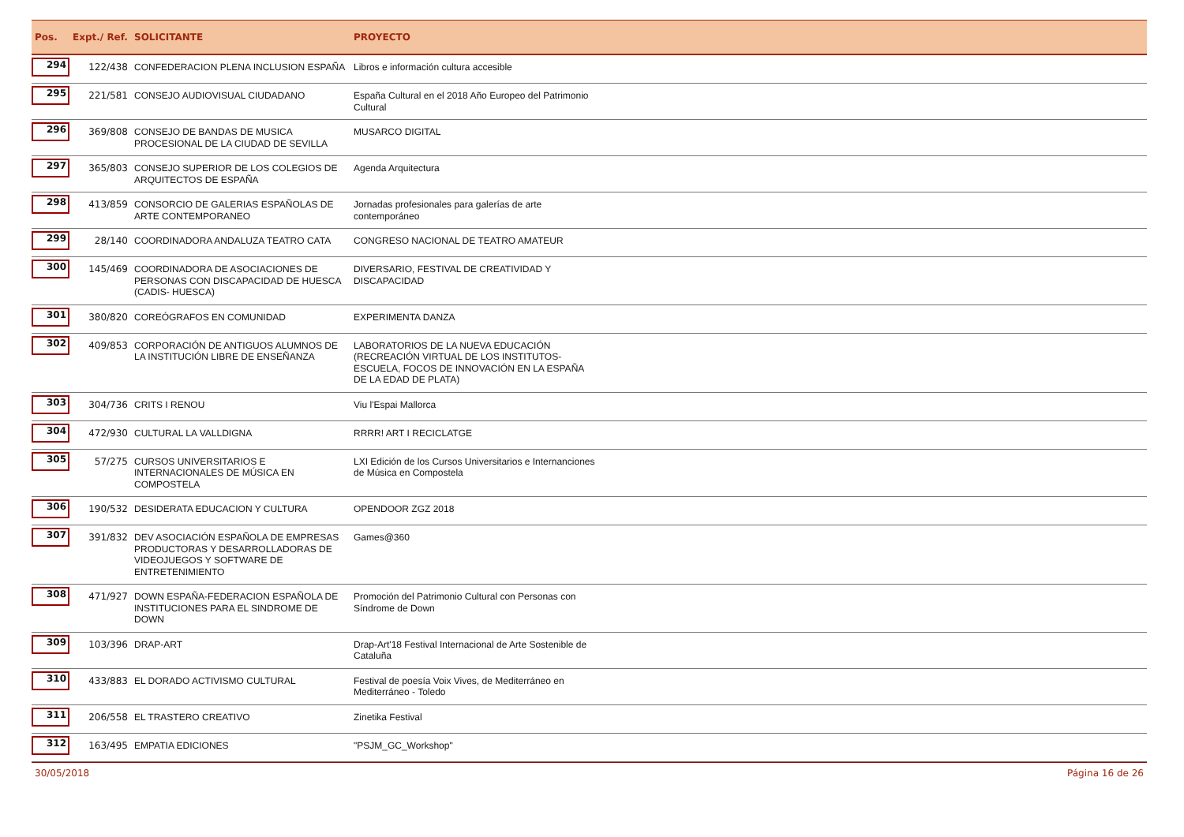| Pos. | Expt./ Ref. | SOLICITANTE | PROYECTO | |
| --- | --- | --- | --- | --- |
| 294 | 122/438 | CONFEDERACION PLENA INCLUSION ESPAÑA | Libros e información cultura accesible | |
| 295 | 221/581 | CONSEJO AUDIOVISUAL CIUDADANO | España Cultural en el 2018 Año Europeo del Patrimonio Cultural | |
| 296 | 369/808 | CONSEJO DE BANDAS DE MUSICA PROCESIONAL DE LA CIUDAD DE SEVILLA | MUSARCO DIGITAL | |
| 297 | 365/803 | CONSEJO SUPERIOR DE LOS COLEGIOS DE ARQUITECTOS DE ESPAÑA | Agenda Arquitectura | |
| 298 | 413/859 | CONSORCIO DE GALERIAS ESPAÑOLAS DE ARTE CONTEMPORANEO | Jornadas profesionales para galerías de arte contemporáneo | |
| 299 | 28/140 | COORDINADORA ANDALUZA TEATRO CATA | CONGRESO NACIONAL DE TEATRO AMATEUR | |
| 300 | 145/469 | COORDINADORA DE ASOCIACIONES DE PERSONAS CON DISCAPACIDAD DE HUESCA (CADIS- HUESCA) | DIVERSARIO, FESTIVAL DE CREATIVIDAD Y DISCAPACIDAD | |
| 301 | 380/820 | COREÓGRAFOS EN COMUNIDAD | EXPERIMENTA DANZA | |
| 302 | 409/853 | CORPORACIÓN DE ANTIGUOS ALUMNOS DE LA INSTITUCIÓN LIBRE DE ENSEÑANZA | LABORATORIOS DE LA NUEVA EDUCACIÓN (RECREACIÓN VIRTUAL DE LOS INSTITUTOS-ESCUELA, FOCOS DE INNOVACIÓN EN LA ESPAÑA DE LA EDAD DE PLATA) | |
| 303 | 304/736 | CRITS I RENOU | Viu l'Espai Mallorca | |
| 304 | 472/930 | CULTURAL LA VALLDIGNA | RRRR! ART I RECICLATGE | |
| 305 | 57/275 | CURSOS UNIVERSITARIOS E INTERNACIONALES DE MÚSICA EN COMPOSTELA | LXI Edición de los Cursos Universitarios e Internanciones de Música en Compostela | |
| 306 | 190/532 | DESIDERATA EDUCACION Y CULTURA | OPENDOOR ZGZ 2018 | |
| 307 | 391/832 | DEV ASOCIACIÓN ESPAÑOLA DE EMPRESAS PRODUCTORAS Y DESARROLLADORAS DE VIDEOJUEGOS Y SOFTWARE DE ENTRETENIMIENTO | Games@360 | |
| 308 | 471/927 | DOWN ESPAÑA-FEDERACION ESPAÑOLA DE INSTITUCIONES PARA EL SINDROME DE DOWN | Promoción del Patrimonio Cultural con Personas con Síndrome de Down | |
| 309 | 103/396 | DRAP-ART | Drap-Art'18 Festival Internacional de Arte Sostenible de Cataluña | |
| 310 | 433/883 | EL DORADO ACTIVISMO CULTURAL | Festival de poesía Voix Vives, de Mediterráneo en Mediterráneo - Toledo | |
| 311 | 206/558 | EL TRASTERO CREATIVO | Zinetika Festival | |
| 312 | 163/495 | EMPATIA EDICIONES | "PSJM_GC_Workshop" | |
30/05/2018 Página 16 de 26